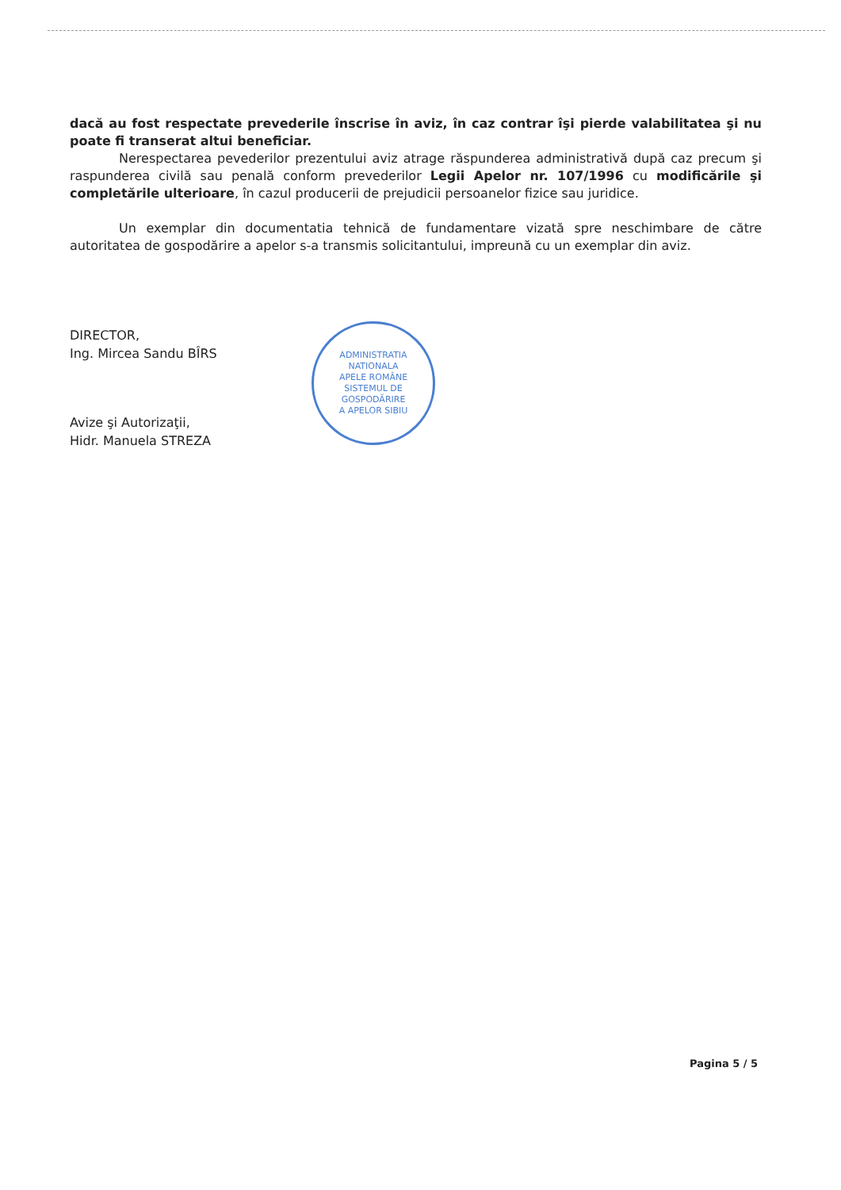dacă au fost respectate prevederile înscrise în aviz, în caz contrar îşi pierde valabilitatea şi nu poate fi transerat altui beneficiar.
Nerespectarea pevederilor prezentului aviz atrage răspunderea administrativă după caz precum şi raspunderea civilă sau penală conform prevederilor Legii Apelor nr. 107/1996 cu modificările şi completările ulterioare, în cazul producerii de prejudicii persoanelor fizice sau juridice.
Un exemplar din documentatia tehnică de fundamentare vizată spre neschimbare de către autoritatea de gospodărire a apelor s-a transmis solicitantului, impreună cu un exemplar din aviz.
DIRECTOR,
Ing. Mircea Sandu BÎRS
Avize şi Autorizaţii,
Hidr. Manuela STREZA
ADMINISTRATIA NATIONALA
APELE ROMÂNE
SISTEMUL DE GOSPODĂRIRE
A APELOR SIBIU
Pagina 5 / 5